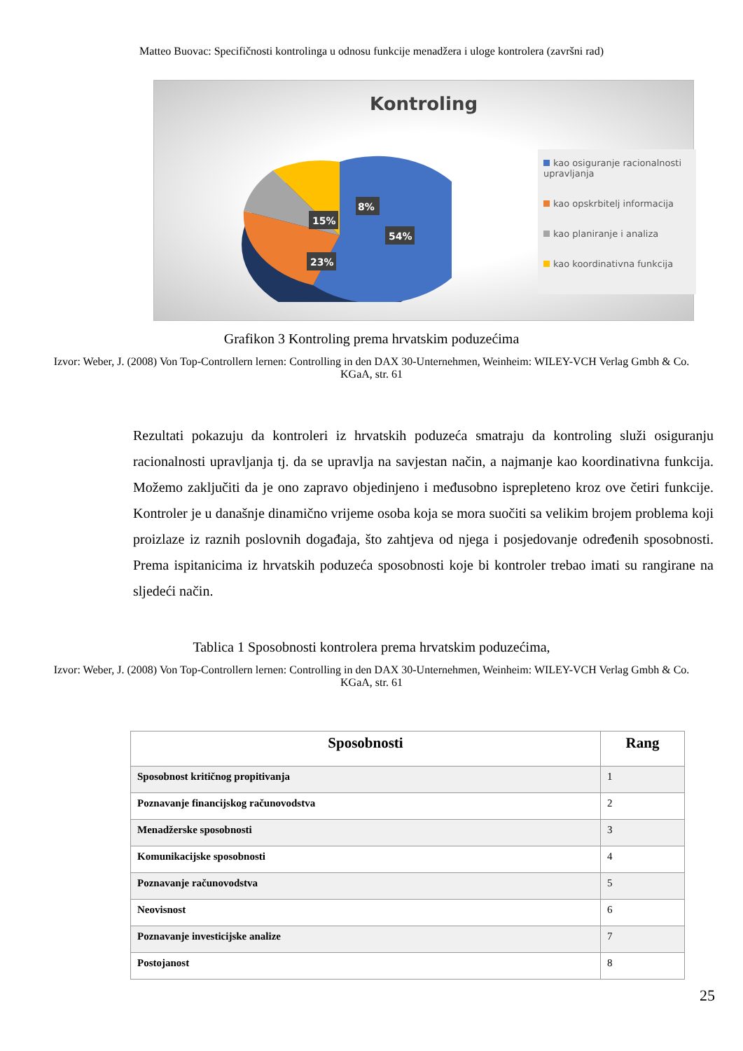Matteo Buovac: Specifičnosti kontrolinga u odnosu funkcije menadžera i uloge kontrolera (završni rad)
Kontroling
54%
23%
15%
8%
kao osiguranje racionalnosti upravljanja
kao opskrbitelj informacija
kao planiranje i analiza
kao koordinativna funkcija
Grafikon 3 Kontroling prema hrvatskim poduzećima
Izvor: Weber, J. (2008) Von Top-Controllern lernen: Controlling in den DAX 30-Unternehmen, Weinheim: WILEY-VCH Verlag Gmbh & Co. KGaA, str. 61
Rezultati pokazuju da kontroleri iz hrvatskih poduzeća smatraju da kontroling služi osiguranju racionalnosti upravljanja tj. da se upravlja na savjestan način, a najmanje kao koordinativna funkcija. Možemo zaključiti da je ono zapravo objedinjeno i međusobno isprepleteno kroz ove četiri funkcije. Kontroler je u današnje dinamično vrijeme osoba koja se mora suočiti sa velikim brojem problema koji proizlaze iz raznih poslovnih događaja, što zahtjeva od njega i posjedovanje određenih sposobnosti. Prema ispitanicima iz hrvatskih poduzeća sposobnosti koje bi kontroler trebao imati su rangirane na sljedeći način.
Tablica 1 Sposobnosti kontrolera prema hrvatskim poduzećima,
Izvor: Weber, J. (2008) Von Top-Controllern lernen: Controlling in den DAX 30-Unternehmen, Weinheim: WILEY-VCH Verlag Gmbh & Co. KGaA, str. 61
| Sposobnosti | Rang |
| --- | --- |
| Sposobnost kritičnog propitivanja | 1 |
| Poznavanje financijskog računovodstva | 2 |
| Menadžerske sposobnosti | 3 |
| Komunikacijske sposobnosti | 4 |
| Poznavanje računovodstva | 5 |
| Neovisnost | 6 |
| Poznavanje investicijske analize | 7 |
| Postojanost | 8 |
25